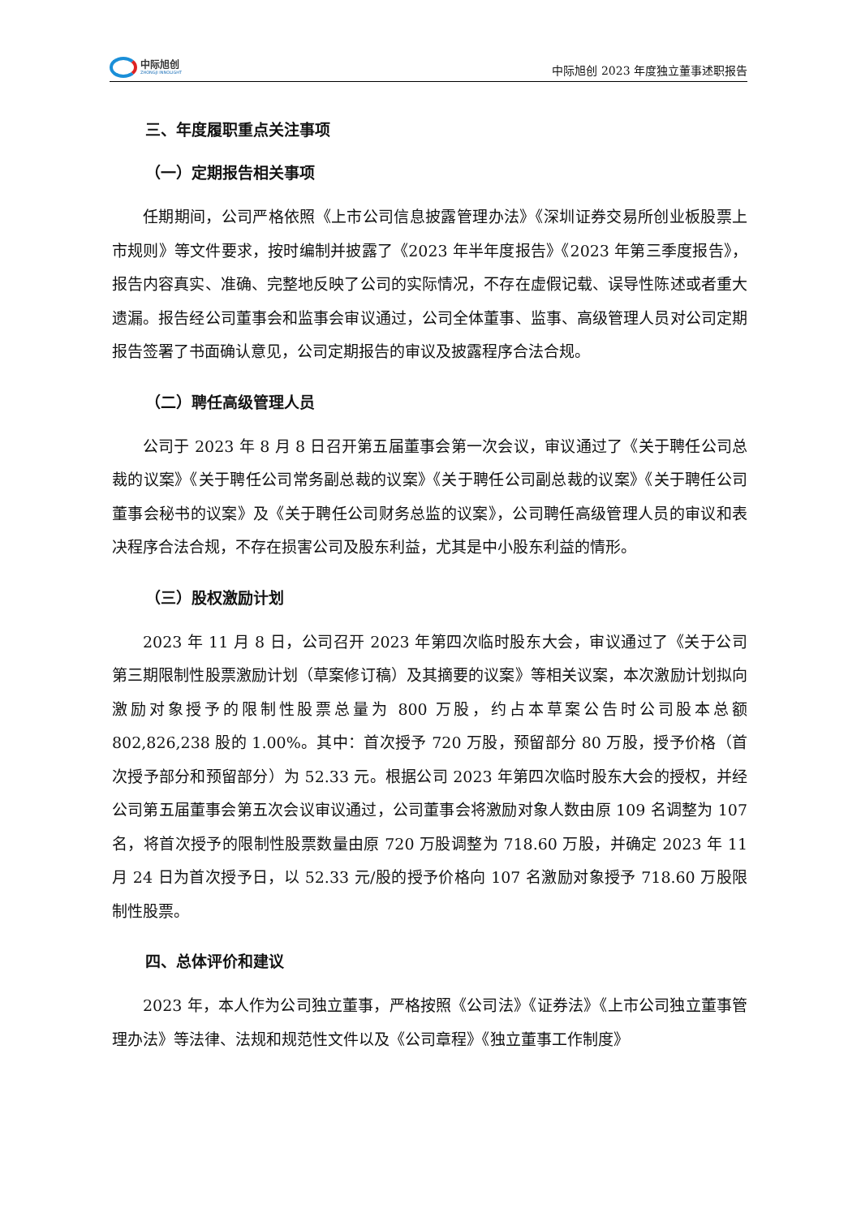中际旭创
ZHONGJI INNOLIGHT
中际旭创 2023 年度独立董事述职报告
三、年度履职重点关注事项
（一）定期报告相关事项
任期期间，公司严格依照《上市公司信息披露管理办法》《深圳证券交易所创业板股票上市规则》等文件要求，按时编制并披露了《2023 年半年度报告》《2023 年第三季度报告》，报告内容真实、准确、完整地反映了公司的实际情况，不存在虚假记载、误导性陈述或者重大遗漏。报告经公司董事会和监事会审议通过，公司全体董事、监事、高级管理人员对公司定期报告签署了书面确认意见，公司定期报告的审议及披露程序合法合规。
（二）聘任高级管理人员
公司于 2023 年 8 月 8 日召开第五届董事会第一次会议，审议通过了《关于聘任公司总裁的议案》《关于聘任公司常务副总裁的议案》《关于聘任公司副总裁的议案》《关于聘任公司董事会秘书的议案》及《关于聘任公司财务总监的议案》，公司聘任高级管理人员的审议和表决程序合法合规，不存在损害公司及股东利益，尤其是中小股东利益的情形。
（三）股权激励计划
2023 年 11 月 8 日，公司召开 2023 年第四次临时股东大会，审议通过了《关于公司第三期限制性股票激励计划（草案修订稿）及其摘要的议案》等相关议案，本次激励计划拟向激励对象授予的限制性股票总量为 800 万股，约占本草案公告时公司股本总额 802,826,238 股的 1.00%。其中：首次授予 720 万股，预留部分 80 万股，授予价格（首次授予部分和预留部分）为 52.33 元。根据公司 2023 年第四次临时股东大会的授权，并经公司第五届董事会第五次会议审议通过，公司董事会将激励对象人数由原 109 名调整为 107 名，将首次授予的限制性股票数量由原 720 万股调整为 718.60 万股，并确定 2023 年 11 月 24 日为首次授予日，以 52.33 元/股的授予价格向 107 名激励对象授予 718.60 万股限制性股票。
四、总体评价和建议
2023 年，本人作为公司独立董事，严格按照《公司法》《证券法》《上市公司独立董事管理办法》等法律、法规和规范性文件以及《公司章程》《独立董事工作制度》